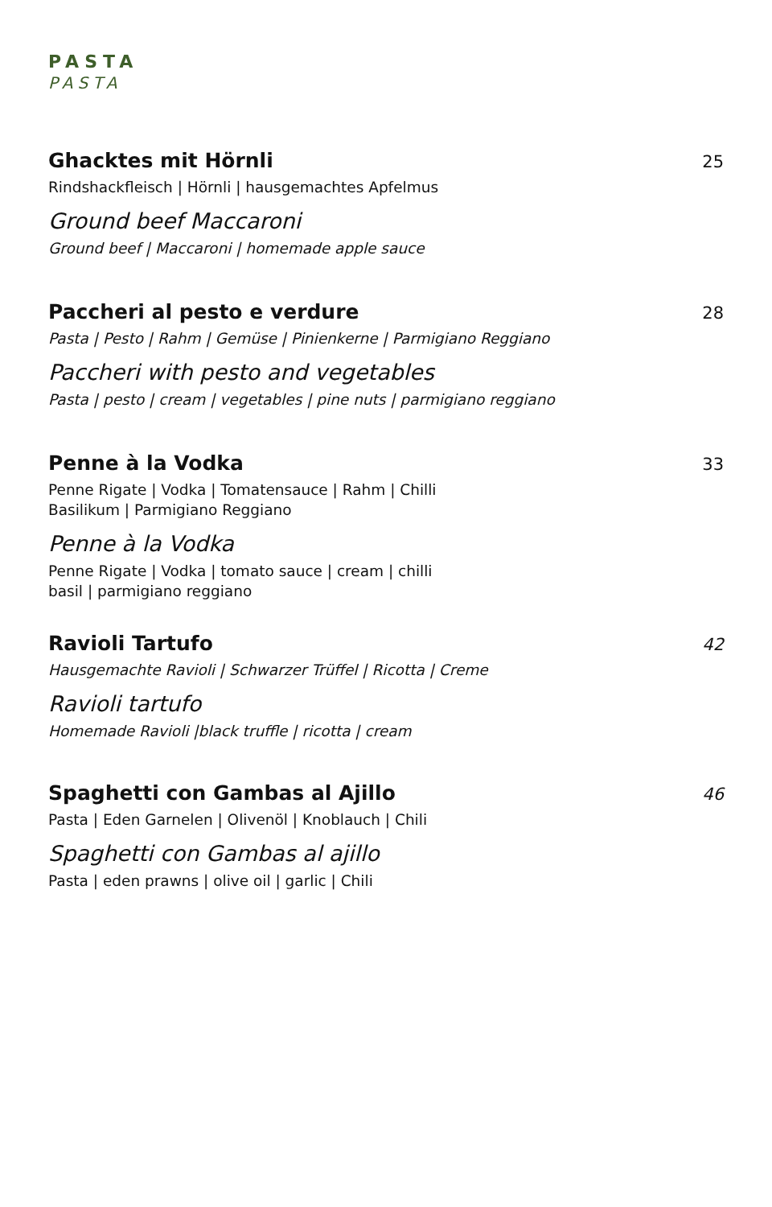PASTA
PASTA
Ghacktes mit Hörnli 25
Rindshackfleisch | Hörnli | hausgemachtes Apfelmus
Ground beef Maccaroni
Ground beef | Maccaroni | homemade apple sauce
Paccheri al pesto e verdure 28
Pasta | Pesto | Rahm | Gemüse | Pinienkerne | Parmigiano Reggiano
Paccheri with pesto and vegetables
Pasta | pesto | cream | vegetables | pine nuts | parmigiano reggiano
Penne à la Vodka 33
Penne Rigate | Vodka | Tomatensauce | Rahm | Chilli
Basilikum | Parmigiano Reggiano
Penne à la Vodka
Penne Rigate | Vodka | tomato sauce | cream | chilli
basil | parmigiano reggiano
Ravioli Tartufo 42
Hausgemachte Ravioli | Schwarzer Trüffel | Ricotta | Creme
Ravioli tartufo
Homemade Ravioli |black truffle | ricotta | cream
Spaghetti con Gambas al Ajillo 46
Pasta | Eden Garnelen | Olivenöl | Knoblauch | Chili
Spaghetti con Gambas al ajillo
Pasta | eden prawns | olive oil | garlic | Chili